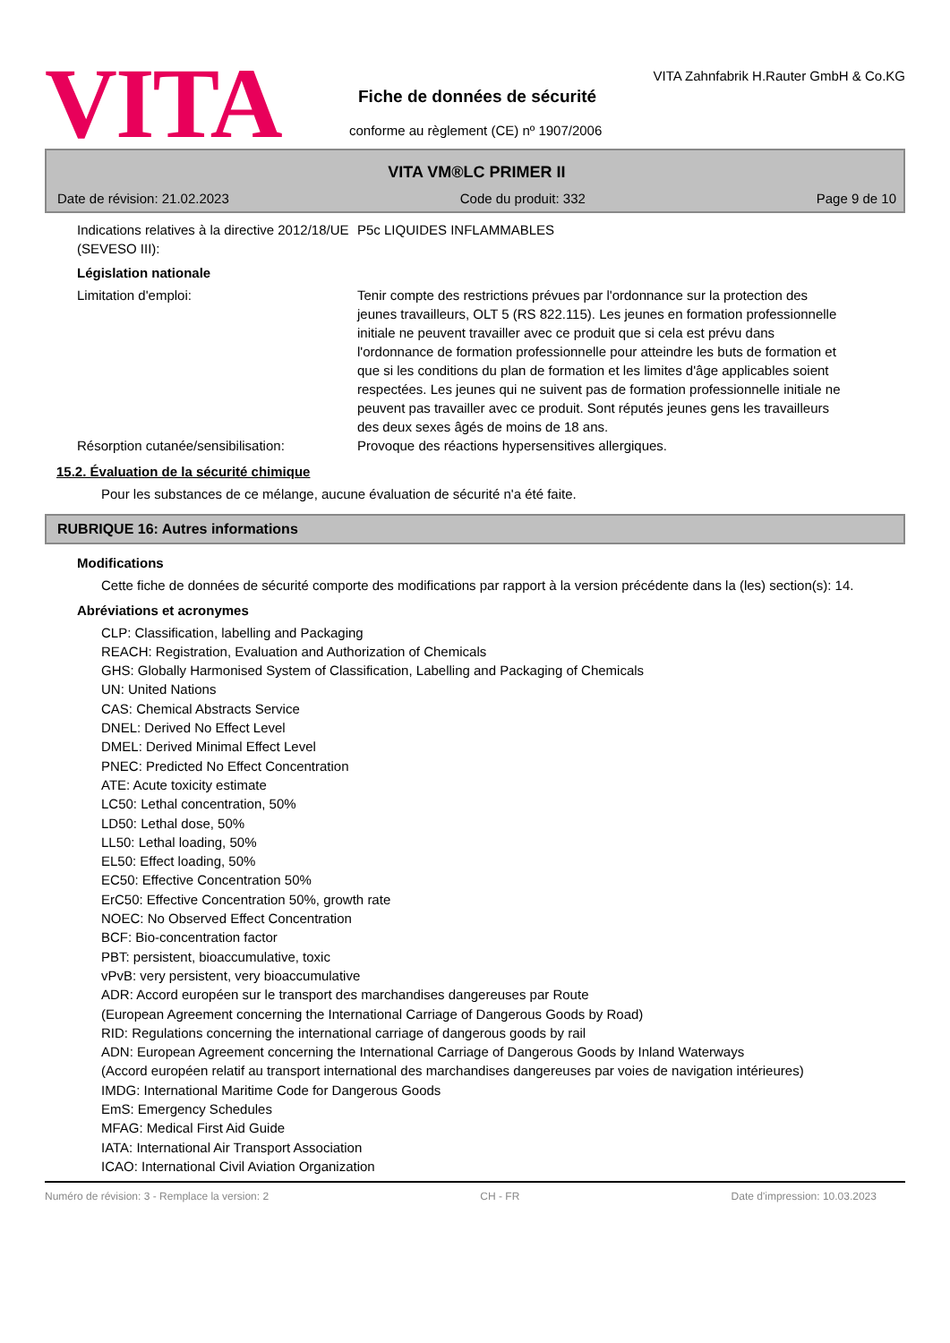VITA
VITA Zahnfabrik H.Rauter GmbH & Co.KG
Fiche de données de sécurité
conforme au règlement (CE) nº 1907/2006
VITA VM®LC PRIMER II
Date de révision: 21.02.2023 Code du produit: 332 Page 9 de 10
Indications relatives à la directive 2012/18/UE (SEVESO III):
P5c LIQUIDES INFLAMMABLES
Législation nationale
Limitation d'emploi: Tenir compte des restrictions prévues par l'ordonnance sur la protection des jeunes travailleurs, OLT 5 (RS 822.115). Les jeunes en formation professionnelle initiale ne peuvent travailler avec ce produit que si cela est prévu dans l'ordonnance de formation professionnelle pour atteindre les buts de formation et que si les conditions du plan de formation et les limites d'âge applicables soient respectées. Les jeunes qui ne suivent pas de formation professionnelle initiale ne peuvent pas travailler avec ce produit. Sont réputés jeunes gens les travailleurs des deux sexes âgés de moins de 18 ans.
Résorption cutanée/sensibilisation:
Provoque des réactions hypersensitives allergiques.
15.2. Évaluation de la sécurité chimique
Pour les substances de ce mélange, aucune évaluation de sécurité n'a été faite.
RUBRIQUE 16: Autres informations
Modifications
Cette fiche de données de sécurité comporte des modifications par rapport à la version précédente dans la (les) section(s): 14.
Abréviations et acronymes
CLP: Classification, labelling and Packaging
REACH: Registration, Evaluation and Authorization of Chemicals
GHS: Globally Harmonised System of Classification, Labelling and Packaging of Chemicals
UN: United Nations
CAS: Chemical Abstracts Service
DNEL: Derived No Effect Level
DMEL: Derived Minimal Effect Level
PNEC: Predicted No Effect Concentration
ATE: Acute toxicity estimate
LC50: Lethal concentration, 50%
LD50: Lethal dose, 50%
LL50: Lethal loading, 50%
EL50: Effect loading, 50%
EC50: Effective Concentration 50%
ErC50: Effective Concentration 50%, growth rate
NOEC: No Observed Effect Concentration
BCF: Bio-concentration factor
PBT: persistent, bioaccumulative, toxic
vPvB: very persistent, very bioaccumulative
ADR: Accord européen sur le transport des marchandises dangereuses par Route
(European Agreement concerning the International Carriage of Dangerous Goods by Road)
RID: Regulations concerning the international carriage of dangerous goods by rail
ADN: European Agreement concerning the International Carriage of Dangerous Goods by Inland Waterways
(Accord européen relatif au transport international des marchandises dangereuses par voies de navigation intérieures)
IMDG: International Maritime Code for Dangerous Goods
EmS: Emergency Schedules
MFAG: Medical First Aid Guide
IATA: International Air Transport Association
ICAO: International Civil Aviation Organization
Numéro de révision: 3 - Remplace la version: 2 CH - FR Date d'impression: 10.03.2023